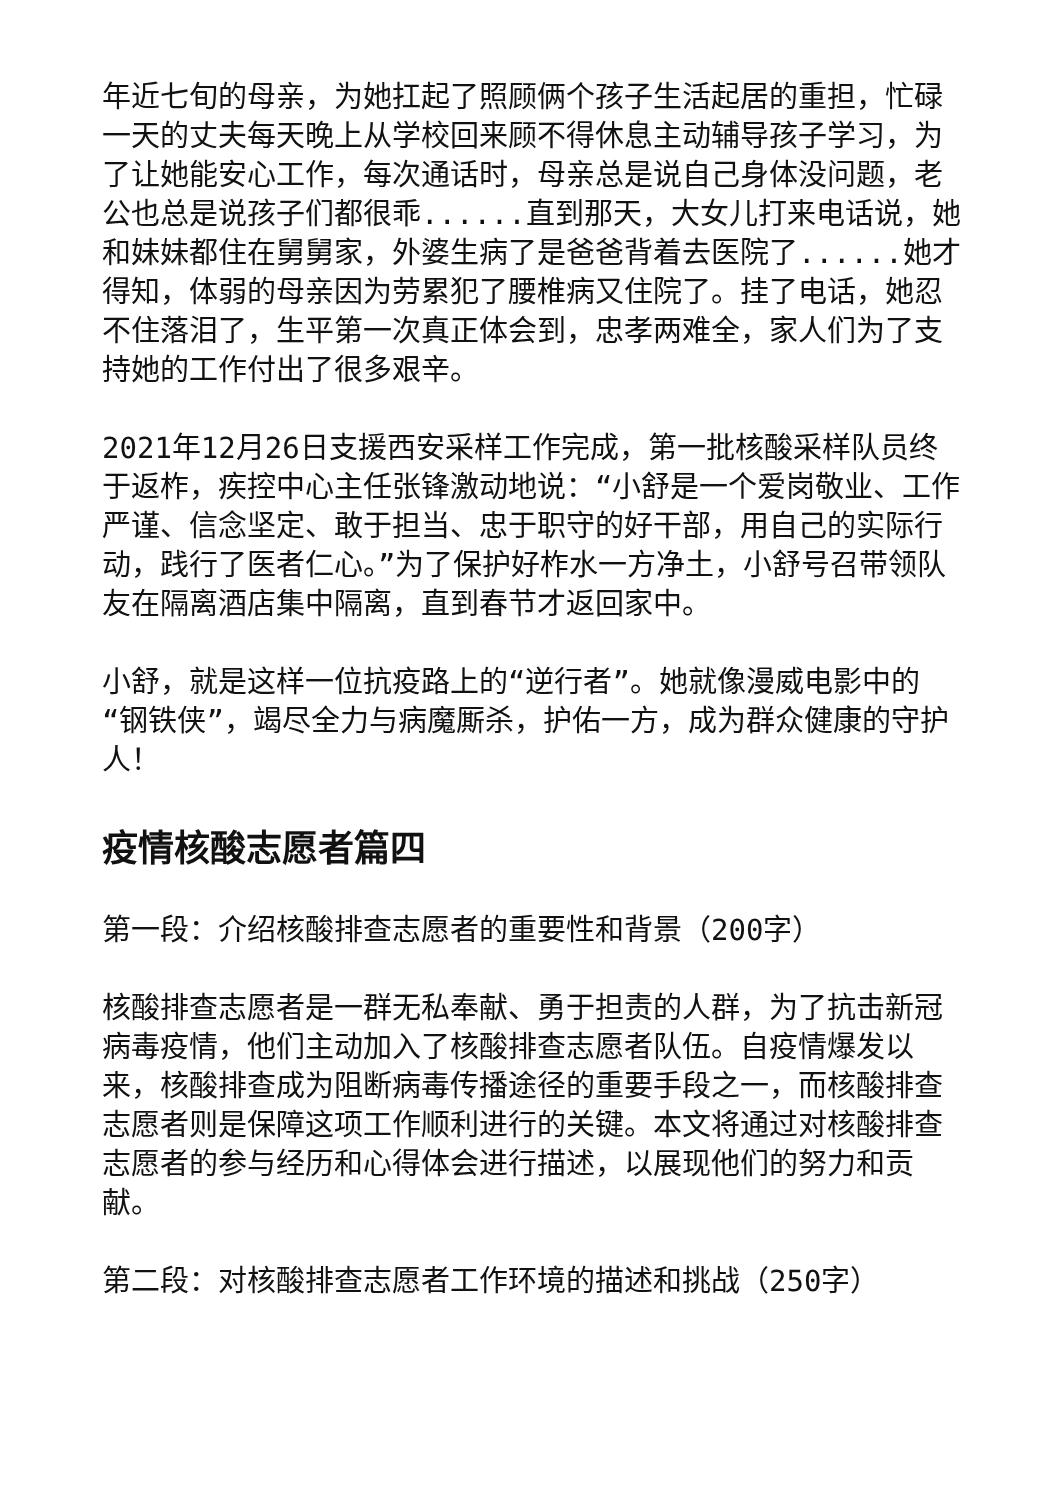年近七旬的母亲，为她扛起了照顾俩个孩子生活起居的重担，忙碌一天的丈夫每天晚上从学校回来顾不得休息主动辅导孩子学习，为了让她能安心工作，每次通话时，母亲总是说自己身体没问题，老公也总是说孩子们都很乖......直到那天，大女儿打来电话说，她和妹妹都住在舅舅家，外婆生病了是爸爸背着去医院了......她才得知，体弱的母亲因为劳累犯了腰椎病又住院了。挂了电话，她忍不住落泪了，生平第一次真正体会到，忠孝两难全，家人们为了支持她的工作付出了很多艰辛。
2021年12月26日支援西安采样工作完成，第一批核酸采样队员终于返柞，疾控中心主任张锋激动地说：“小舒是一个爱岗敬业、工作严谨、信念坚定、敢于担当、忠于职守的好干部，用自己的实际行动，践行了医者仁心。”为了保护好柞水一方净土，小舒号召带领队友在隔离酒店集中隔离，直到春节才返回家中。
小舒，就是这样一位抗疫路上的“逆行者”。她就像漫威电影中的“钢铁侠”，竭尽全力与病魔厮杀，护佑一方，成为群众健康的守护人！
疫情核酸志愿者篇四
第一段：介绍核酸排查志愿者的重要性和背景（200字）
核酸排查志愿者是一群无私奉献、勇于担责的人群，为了抗击新冠病毒疫情，他们主动加入了核酸排查志愿者队伍。自疫情爆发以来，核酸排查成为阻断病毒传播途径的重要手段之一，而核酸排查志愿者则是保障这项工作顺利进行的关键。本文将通过对核酸排查志愿者的参与经历和心得体会进行描述，以展现他们的努力和贡献。
第二段：对核酸排查志愿者工作环境的描述和挑战（250字）